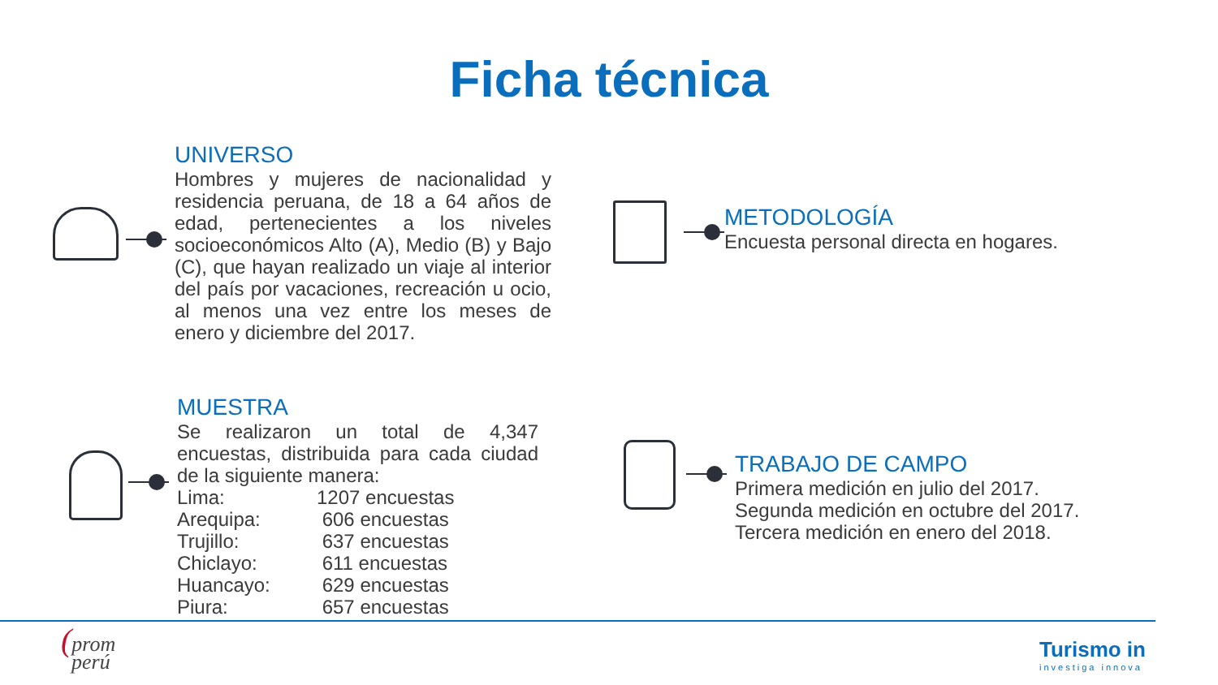Ficha técnica
UNIVERSO
Hombres y mujeres de nacionalidad y residencia peruana, de 18 a 64 años de edad, pertenecientes a los niveles socioeconómicos Alto (A), Medio (B) y Bajo (C), que hayan realizado un viaje al interior del país por vacaciones, recreación u ocio, al menos una vez entre los meses de enero y diciembre del 2017.
METODOLOGÍA
Encuesta personal directa en hogares.
MUESTRA
Se realizaron un total de 4,347 encuestas, distribuida para cada ciudad de la siguiente manera:
| Lima: | 1207 encuestas |
| Arequipa: | 606 encuestas |
| Trujillo: | 637 encuestas |
| Chiclayo: | 611 encuestas |
| Huancayo: | 629 encuestas |
| Piura: | 657 encuestas |
TRABAJO DE CAMPO
Primera medición en julio del 2017.
Segunda medición en octubre del 2017.
Tercera medición en enero del 2018.
(prom
perú
Turismo in
investiga innova